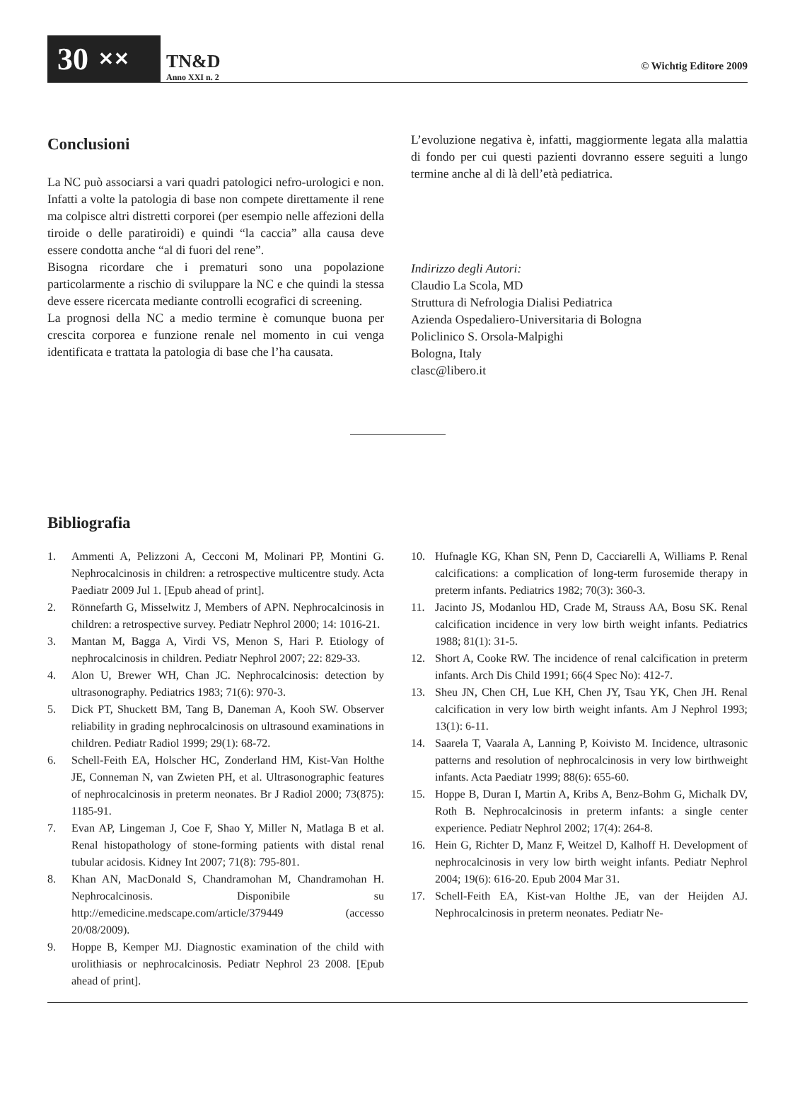30 ✕✕
TN&D
Anno XXI n. 2
© Wichtig Editore 2009
Conclusioni
La NC può associarsi a vari quadri patologici nefro-urologici e non. Infatti a volte la patologia di base non compete direttamente il rene ma colpisce altri distretti corporei (per esempio nelle affezioni della tiroide o delle paratiroidi) e quindi “la caccia” alla causa deve essere condotta anche “al di fuori del rene”.
Bisogna ricordare che i prematuri sono una popolazione particolarmente a rischio di sviluppare la NC e che quindi la stessa deve essere ricercata mediante controlli ecografici di screening.
La prognosi della NC a medio termine è comunque buona per crescita corporea e funzione renale nel momento in cui venga identificata e trattata la patologia di base che l’ha causata.
L’evoluzione negativa è, infatti, maggiormente legata alla malattia di fondo per cui questi pazienti dovranno essere seguiti a lungo termine anche al di là dell’età pediatrica.
Indirizzo degli Autori:
Claudio La Scola, MD
Struttura di Nefrologia Dialisi Pediatrica
Azienda Ospedaliero-Universitaria di Bologna
Policlinico S. Orsola-Malpighi
Bologna, Italy
clasc@libero.it
Bibliografia
1. Ammenti A, Pelizzoni A, Cecconi M, Molinari PP, Montini G. Nephrocalcinosis in children: a retrospective multicentre study. Acta Paediatr 2009 Jul 1. [Epub ahead of print].
2. Rönnefarth G, Misselwitz J, Members of APN. Nephrocalcinosis in children: a retrospective survey. Pediatr Nephrol 2000; 14: 1016-21.
3. Mantan M, Bagga A, Virdi VS, Menon S, Hari P. Etiology of nephrocalcinosis in children. Pediatr Nephrol 2007; 22: 829-33.
4. Alon U, Brewer WH, Chan JC. Nephrocalcinosis: detection by ultrasonography. Pediatrics 1983; 71(6): 970-3.
5. Dick PT, Shuckett BM, Tang B, Daneman A, Kooh SW. Observer reliability in grading nephrocalcinosis on ultrasound examinations in children. Pediatr Radiol 1999; 29(1): 68-72.
6. Schell-Feith EA, Holscher HC, Zonderland HM, Kist-Van Holthe JE, Conneman N, van Zwieten PH, et al. Ultrasonographic features of nephrocalcinosis in preterm neonates. Br J Radiol 2000; 73(875): 1185-91.
7. Evan AP, Lingeman J, Coe F, Shao Y, Miller N, Matlaga B et al. Renal histopathology of stone-forming patients with distal renal tubular acidosis. Kidney Int 2007; 71(8): 795-801.
8. Khan AN, MacDonald S, Chandramohan M, Chandramohan H. Nephrocalcinosis. Disponibile su http://emedicine.medscape.com/article/379449 (accesso 20/08/2009).
9. Hoppe B, Kemper MJ. Diagnostic examination of the child with urolithiasis or nephrocalcinosis. Pediatr Nephrol 23 2008. [Epub ahead of print].
10. Hufnagle KG, Khan SN, Penn D, Cacciarelli A, Williams P. Renal calcifications: a complication of long-term furosemide therapy in preterm infants. Pediatrics 1982; 70(3): 360-3.
11. Jacinto JS, Modanlou HD, Crade M, Strauss AA, Bosu SK. Renal calcification incidence in very low birth weight infants. Pediatrics 1988; 81(1): 31-5.
12. Short A, Cooke RW. The incidence of renal calcification in preterm infants. Arch Dis Child 1991; 66(4 Spec No): 412-7.
13. Sheu JN, Chen CH, Lue KH, Chen JY, Tsau YK, Chen JH. Renal calcification in very low birth weight infants. Am J Nephrol 1993; 13(1): 6-11.
14. Saarela T, Vaarala A, Lanning P, Koivisto M. Incidence, ultrasonic patterns and resolution of nephrocalcinosis in very low birthweight infants. Acta Paediatr 1999; 88(6): 655-60.
15. Hoppe B, Duran I, Martin A, Kribs A, Benz-Bohm G, Michalk DV, Roth B. Nephrocalcinosis in preterm infants: a single center experience. Pediatr Nephrol 2002; 17(4): 264-8.
16. Hein G, Richter D, Manz F, Weitzel D, Kalhoff H. Development of nephrocalcinosis in very low birth weight infants. Pediatr Nephrol 2004; 19(6): 616-20. Epub 2004 Mar 31.
17. Schell-Feith EA, Kist-van Holthe JE, van der Heijden AJ. Nephrocalcinosis in preterm neonates. Pediatr Ne-